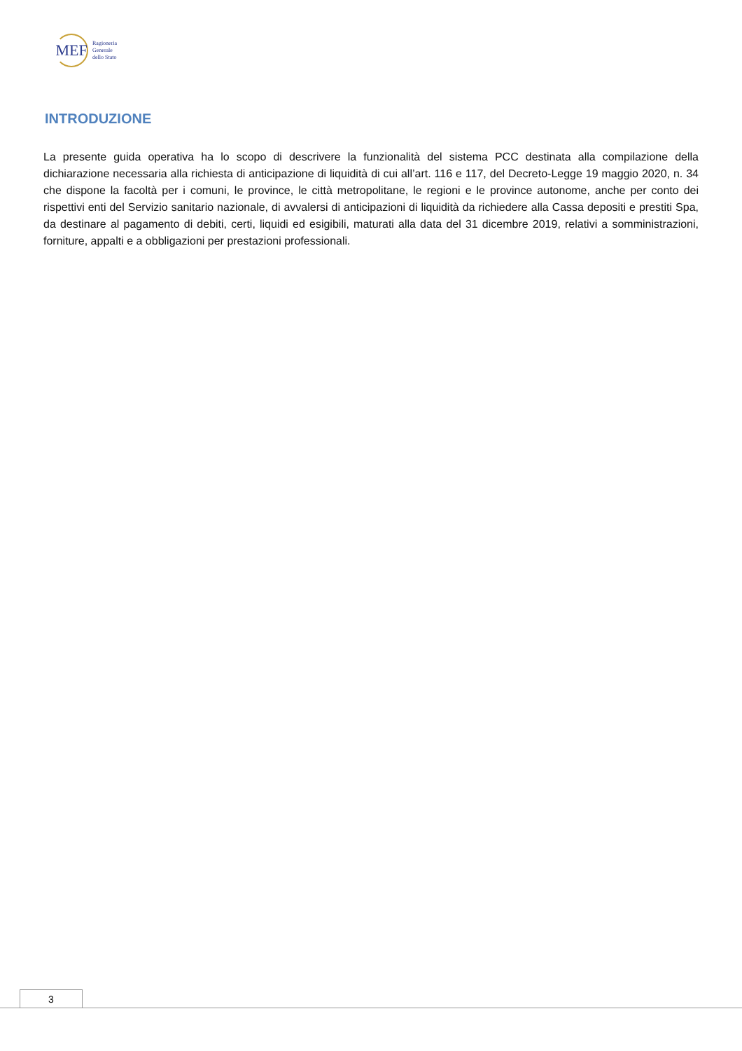MEF
Ragioneria
Generale
dello Stato
INTRODUZIONE
La presente guida operativa ha lo scopo di descrivere la funzionalità del sistema PCC destinata alla compilazione della dichiarazione necessaria alla richiesta di anticipazione di liquidità di cui all’art. 116 e 117, del Decreto-Legge 19 maggio 2020, n. 34 che dispone la facoltà per i comuni, le province, le città metropolitane, le regioni e le province autonome, anche per conto dei rispettivi enti del Servizio sanitario nazionale, di avvalersi di anticipazioni di liquidità da richiedere alla Cassa depositi e prestiti Spa, da destinare al pagamento di debiti, certi, liquidi ed esigibili, maturati alla data del 31 dicembre 2019, relativi a somministrazioni, forniture, appalti e a obbligazioni per prestazioni professionali.
3